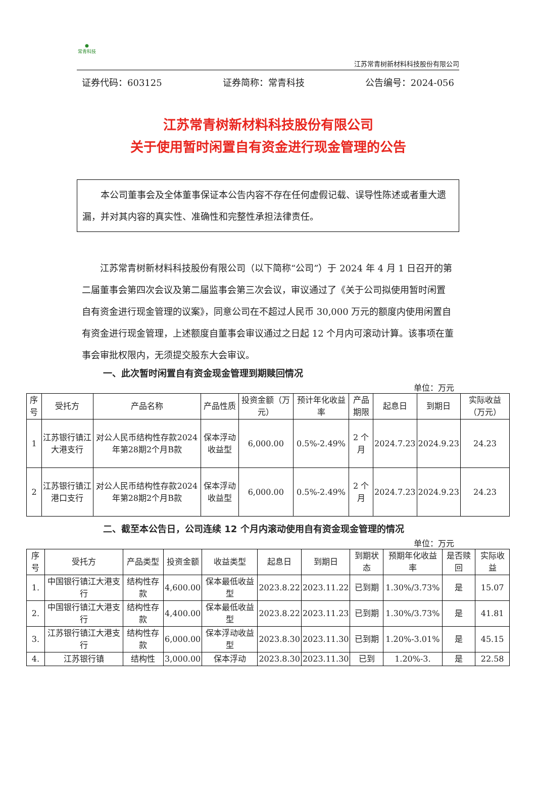●
常青科技
江苏常青树新材料科技股份有限公司
证券代码：603125 证券简称：常青科技 公告编号：2024-056
江苏常青树新材料科技股份有限公司
关于使用暂时闲置自有资金进行现金管理的公告
本公司董事会及全体董事保证本公告内容不存在任何虚假记载、误导性陈述或者重大遗漏，并对其内容的真实性、准确性和完整性承担法律责任。
江苏常青树新材料科技股份有限公司（以下简称“公司”）于 2024 年 4 月 1 日召开的第二届董事会第四次会议及第二届监事会第三次会议，审议通过了《关于公司拟使用暂时闲置自有资金进行现金管理的议案》，同意公司在不超过人民币 30,000 万元的额度内使用闲置自有资金进行现金管理，上述额度自董事会审议通过之日起 12 个月内可滚动计算。该事项在董事会审批权限内，无须提交股东大会审议。
一、此次暂时闲置自有资金现金管理到期赎回情况
单位：万元
| 序号 | 受托方 | 产品名称 | 产品性质 | 投资金额（万元） | 预计年化收益率 | 产品期限 | 起息日 | 到期日 | 实际收益（万元） |
| --- | --- | --- | --- | --- | --- | --- | --- | --- | --- |
| 1 | 江苏银行镇江大港支行 | 对公人民币结构性存款2024年第28期2个月B款 | 保本浮动收益型 | 6,000.00 | 0.5%-2.49% | 2 个月 | 2024.7.23 | 2024.9.23 | 24.23 |
| 2 | 江苏银行镇江港口支行 | 对公人民币结构性存款2024年第28期2个月B款 | 保本浮动收益型 | 6,000.00 | 0.5%-2.49% | 2 个月 | 2024.7.23 | 2024.9.23 | 24.23 |
二、截至本公告日，公司连续 12 个月内滚动使用自有资金现金管理的情况
单位：万元
| 序号 | 受托方 | 产品类型 | 投资金额 | 收益类型 | 起息日 | 到期日 | 到期状态 | 预期年化收益率 | 是否赎回 | 实际收益 |
| --- | --- | --- | --- | --- | --- | --- | --- | --- | --- | --- |
| 1. | 中国银行镇江大港支行 | 结构性存款 | 4,600.00 | 保本最低收益型 | 2023.8.22 | 2023.11.22 | 已到期 | 1.30%/3.73% | 是 | 15.07 |
| 2. | 中国银行镇江大港支行 | 结构性存款 | 4,400.00 | 保本最低收益型 | 2023.8.22 | 2023.11.23 | 已到期 | 1.30%/3.73% | 是 | 41.81 |
| 3. | 江苏银行镇江大港支行 | 结构性存款 | 6,000.00 | 保本浮动收益型 | 2023.8.30 | 2023.11.30 | 已到期 | 1.20%-3.01% | 是 | 45.15 |
| 4. | 江苏银行镇 | 结构性 | 3,000.00 | 保本浮动 | 2023.8.30 | 2023.11.30 | 已到 | 1.20%-3. | 是 | 22.58 |